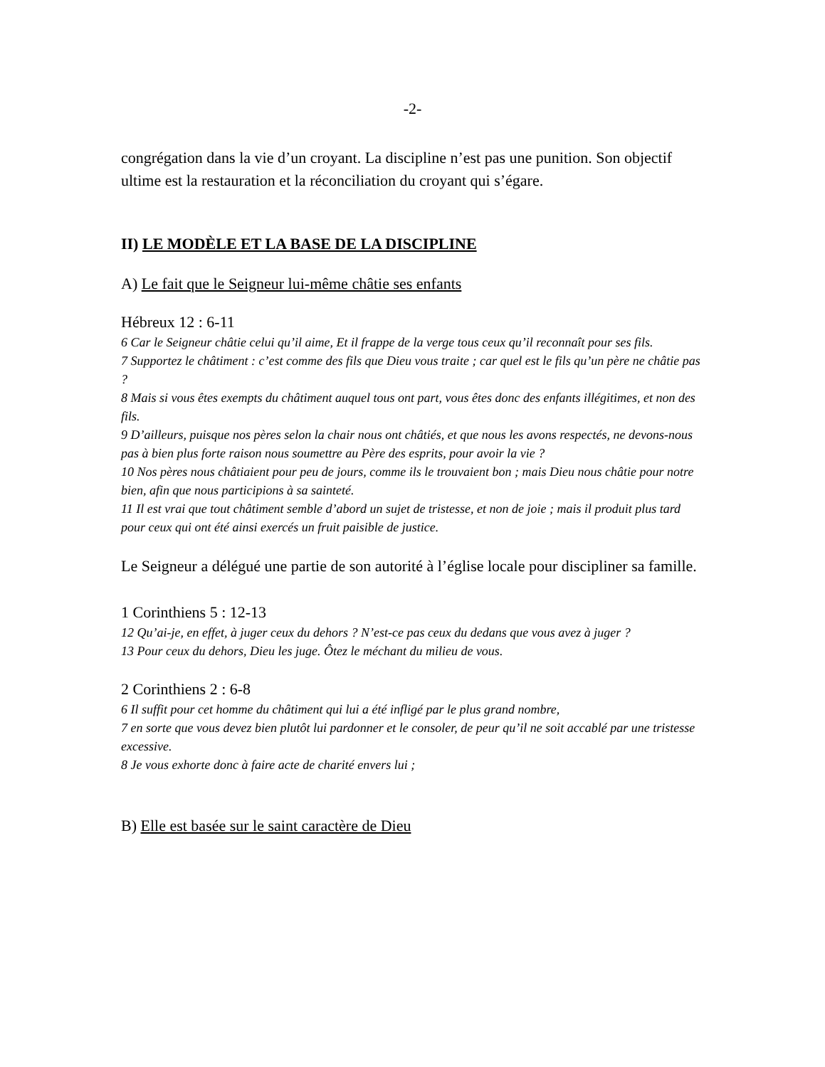-2-
congrégation dans la vie d’un croyant. La discipline n’est pas une punition. Son objectif ultime est la restauration et la réconciliation du croyant qui s’égare.
II) LE MODÈLE ET LA BASE DE LA DISCIPLINE
A) Le fait que le Seigneur lui-même châtie ses enfants
Hébreux 12 : 6-11
6 Car le Seigneur châtie celui qu’il aime, Et il frappe de la verge tous ceux qu’il reconnaît pour ses fils.
7 Supportez le châtiment : c’est comme des fils que Dieu vous traite ; car quel est le fils qu’un père ne châtie pas ?
8 Mais si vous êtes exempts du châtiment auquel tous ont part, vous êtes donc des enfants illégitimes, et non des fils.
9 D’ailleurs, puisque nos pères selon la chair nous ont châtiés, et que nous les avons respectés, ne devons-nous pas à bien plus forte raison nous soumettre au Père des esprits, pour avoir la vie ?
10 Nos pères nous châtiaient pour peu de jours, comme ils le trouvaient bon ; mais Dieu nous châtie pour notre bien, afin que nous participions à sa sainteté.
11 Il est vrai que tout châtiment semble d’abord un sujet de tristesse, et non de joie ; mais il produit plus tard pour ceux qui ont été ainsi exercés un fruit paisible de justice.
Le Seigneur a délégué une partie de son autorité à l’église locale pour discipliner sa famille.
1 Corinthiens 5 : 12-13
12 Qu’ai-je, en effet, à juger ceux du dehors ? N’est-ce pas ceux du dedans que vous avez à juger ?
13 Pour ceux du dehors, Dieu les juge. Ôtez le méchant du milieu de vous.
2 Corinthiens 2 : 6-8
6 Il suffit pour cet homme du châtiment qui lui a été infligé par le plus grand nombre,
7 en sorte que vous devez bien plutôt lui pardonner et le consoler, de peur qu’il ne soit accablé par une tristesse excessive.
8 Je vous exhorte donc à faire acte de charité envers lui ;
B) Elle est basée sur le saint caractère de Dieu